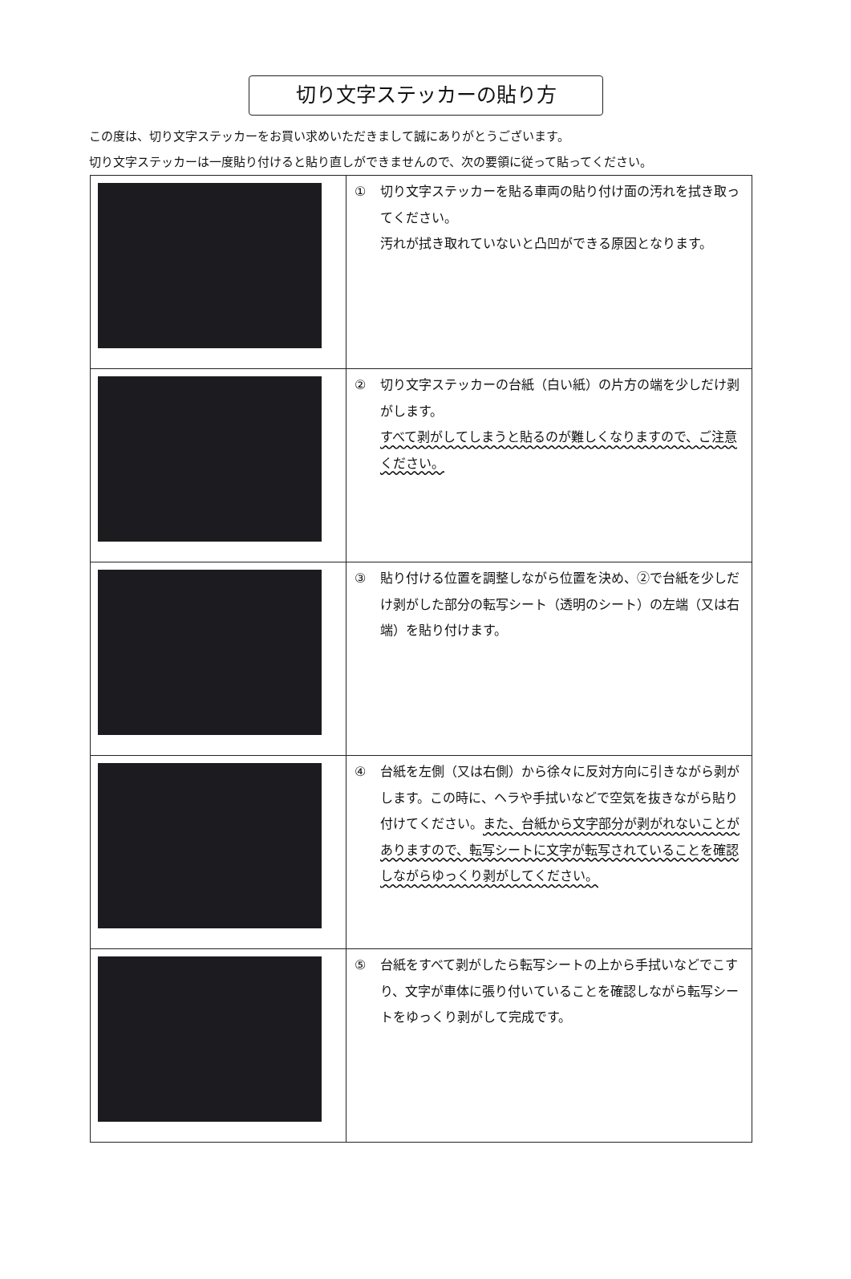切り文字ステッカーの貼り方
この度は、切り文字ステッカーをお買い求めいただきまして誠にありがとうございます。
切り文字ステッカーは一度貼り付けると貼り直しができませんので、次の要領に従って貼ってください。
| | ① 切り文字ステッカーを貼る車両の貼り付け面の汚れを拭き取ってください。 汚れが拭き取れていないと凸凹ができる原因となります。 |
| | ② 切り文字ステッカーの台紙（白い紙）の片方の端を少しだけ剥がします。 すべて剥がしてしまうと貼るのが難しくなりますので、ご注意ください。 |
| | ③ 貼り付ける位置を調整しながら位置を決め、②で台紙を少しだけ剥がした部分の転写シート（透明のシート）の左端（又は右端）を貼り付けます。 |
| | ④ 台紙を左側（又は右側）から徐々に反対方向に引きながら剥がします。この時に、ヘラや手拭いなどで空気を抜きながら貼り付けてください。 また、台紙から文字部分が剥がれないことがありますので、転写シートに文字が転写されていることを確認しながらゆっくり剥がしてください。 |
| | ⑤ 台紙をすべて剥がしたら転写シートの上から手拭いなどでこすり、文字が車体に張り付いていることを確認しながら転写シートをゆっくり剥がして完成です。 |